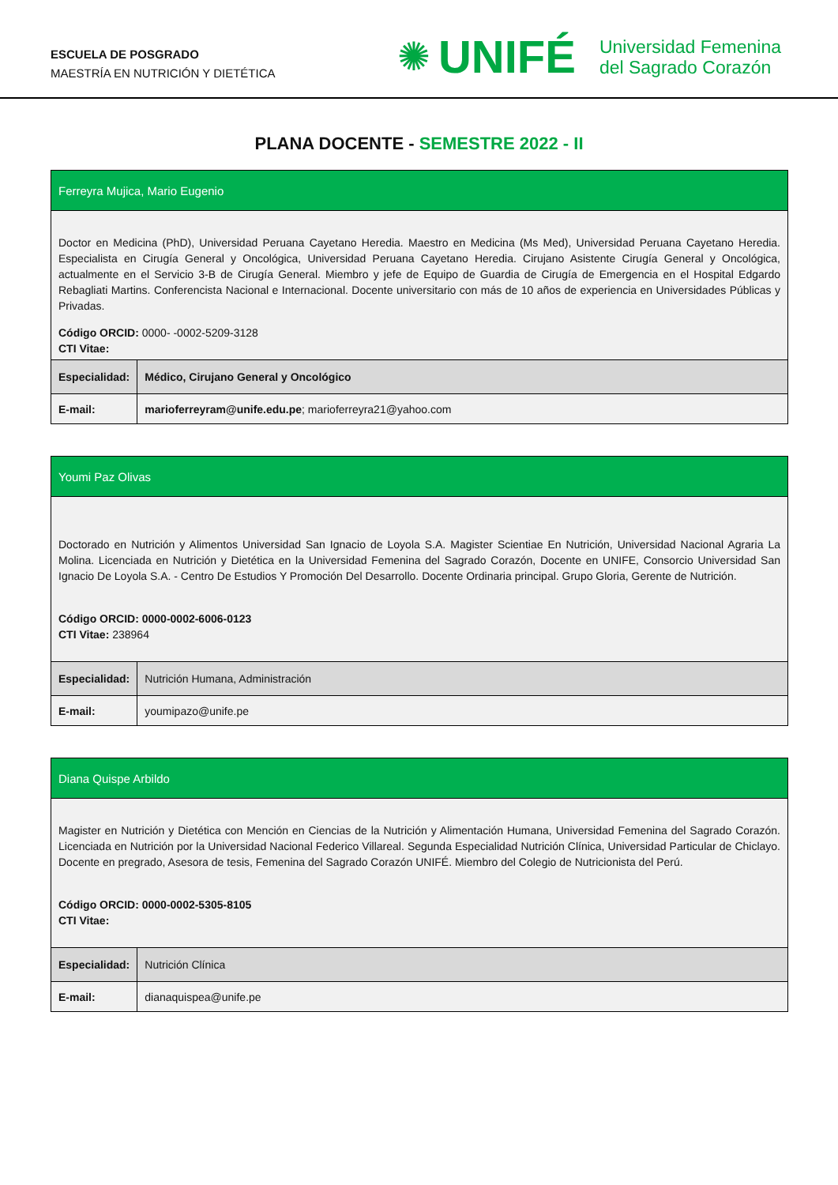ESCUELA DE POSGRADO
MAESTRÍA EN NUTRICIÓN Y DIETÉTICA
✺ UNIFÉ Universidad Femenina
del Sagrado Corazón
PLANA DOCENTE - SEMESTRE 2022 - II
| Ferreyra Mujica, Mario Eugenio | |
| Doctor en Medicina (PhD), Universidad Peruana Cayetano Heredia. Maestro en Medicina (Ms Med), Universidad Peruana Cayetano Heredia. Especialista en Cirugía General y Oncológica, Universidad Peruana Cayetano Heredia. Cirujano Asistente Cirugía General y Oncológica, actualmente en el Servicio 3-B de Cirugía General. Miembro y jefe de Equipo de Guardia de Cirugía de Emergencia en el Hospital Edgardo Rebagliati Martins. Conferencista Nacional e Internacional. Docente universitario con más de 10 años de experiencia en Universidades Públicas y Privadas. Código ORCID: 0000- -0002-5209-3128 CTI Vitae: | |
| Especialidad: | Médico, Cirujano General y Oncológico |
| E-mail: | marioferreyram@unife.edu.pe ; marioferreyra21@yahoo.com |
| Youmi Paz Olivas | |
| Doctorado en Nutrición y Alimentos Universidad San Ignacio de Loyola S.A. Magister Scientiae En Nutrición, Universidad Nacional Agraria La Molina. Licenciada en Nutrición y Dietética en la Universidad Femenina del Sagrado Corazón, Docente en UNIFE, Consorcio Universidad San Ignacio De Loyola S.A. - Centro De Estudios Y Promoción Del Desarrollo. Docente Ordinaria principal. Grupo Gloria, Gerente de Nutrición. Código ORCID: 0000-0002-6006-0123 CTI Vitae: 238964 | |
| Especialidad: | Nutrición Humana, Administración |
| E-mail: | youmipazo@unife.pe |
| Diana Quispe Arbildo | |
| Magister en Nutrición y Dietética con Mención en Ciencias de la Nutrición y Alimentación Humana, Universidad Femenina del Sagrado Corazón. Licenciada en Nutrición por la Universidad Nacional Federico Villareal. Segunda Especialidad Nutrición Clínica, Universidad Particular de Chiclayo. Docente en pregrado, Asesora de tesis, Femenina del Sagrado Corazón UNIFÉ. Miembro del Colegio de Nutricionista del Perú. Código ORCID: 0000-0002-5305-8105 CTI Vitae: | |
| Especialidad: | Nutrición Clínica |
| E-mail: | dianaquispea@unife.pe |